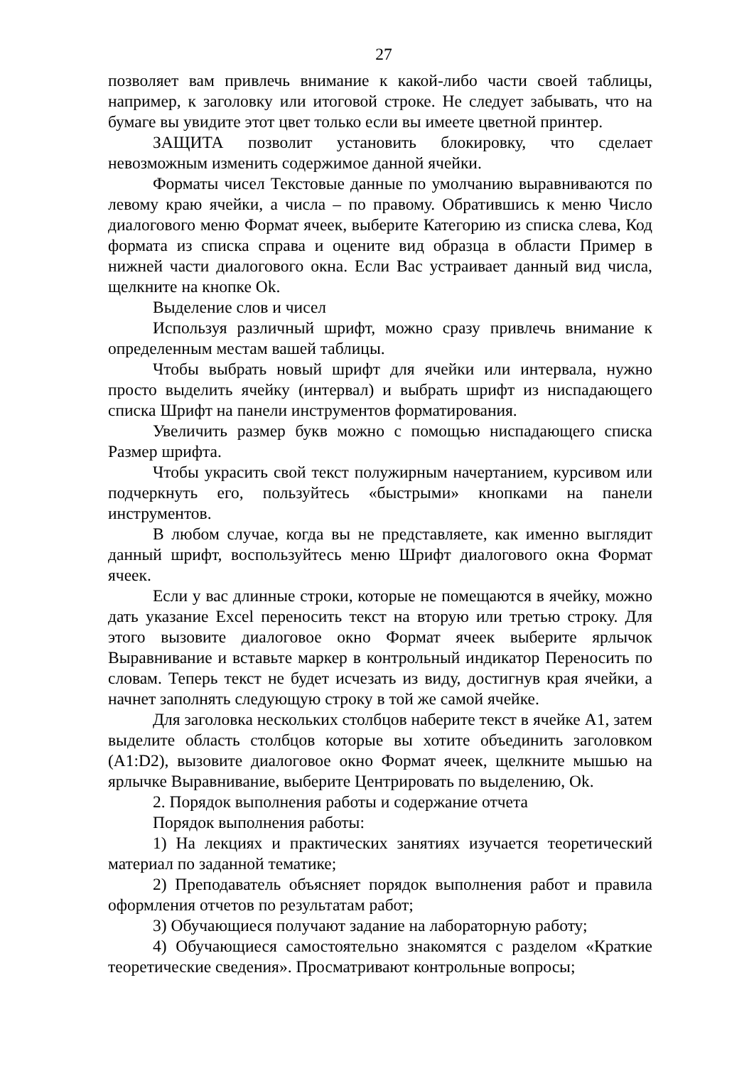27
позволяет вам привлечь внимание к какой-либо части своей таблицы, например, к заголовку или итоговой строке. Не следует забывать, что на бумаге вы увидите этот цвет только если вы имеете цветной принтер.
ЗАЩИТА позволит установить блокировку, что сделает невозможным изменить содержимое данной ячейки.
Форматы чисел Текстовые данные по умолчанию выравниваются по левому краю ячейки, а числа – по правому. Обратившись к меню Число диалогового меню Формат ячеек, выберите Категорию из списка слева, Код формата из списка справа и оцените вид образца в области Пример в нижней части диалогового окна. Если Вас устраивает данный вид числа, щелкните на кнопке Ok.
Выделение слов и чисел
Используя различный шрифт, можно сразу привлечь внимание к определенным местам вашей таблицы.
Чтобы выбрать новый шрифт для ячейки или интервала, нужно просто выделить ячейку (интервал) и выбрать шрифт из ниспадающего списка Шрифт на панели инструментов форматирования.
Увеличить размер букв можно с помощью ниспадающего списка Размер шрифта.
Чтобы украсить свой текст полужирным начертанием, курсивом или подчеркнуть его, пользуйтесь «быстрыми» кнопками на панели инструментов.
В любом случае, когда вы не представляете, как именно выглядит данный шрифт, воспользуйтесь меню Шрифт диалогового окна Формат ячеек.
Если у вас длинные строки, которые не помещаются в ячейку, можно дать указание Excel переносить текст на вторую или третью строку. Для этого вызовите диалоговое окно Формат ячеек выберите ярлычок Выравнивание и вставьте маркер в контрольный индикатор Переносить по словам. Теперь текст не будет исчезать из виду, достигнув края ячейки, а начнет заполнять следующую строку в той же самой ячейке.
Для заголовка нескольких столбцов наберите текст в ячейке А1, затем выделите область столбцов которые вы хотите объединить заголовком (А1:D2), вызовите диалоговое окно Формат ячеек, щелкните мышью на ярлычке Выравнивание, выберите Центрировать по выделению, Ok.
2. Порядок выполнения работы и содержание отчета
Порядок выполнения работы:
1) На лекциях и практических занятиях изучается теоретический материал по заданной тематике;
2) Преподаватель объясняет порядок выполнения работ и правила оформления отчетов по результатам работ;
3) Обучающиеся получают задание на лабораторную работу;
4) Обучающиеся самостоятельно знакомятся с разделом «Краткие теоретические сведения». Просматривают контрольные вопросы;